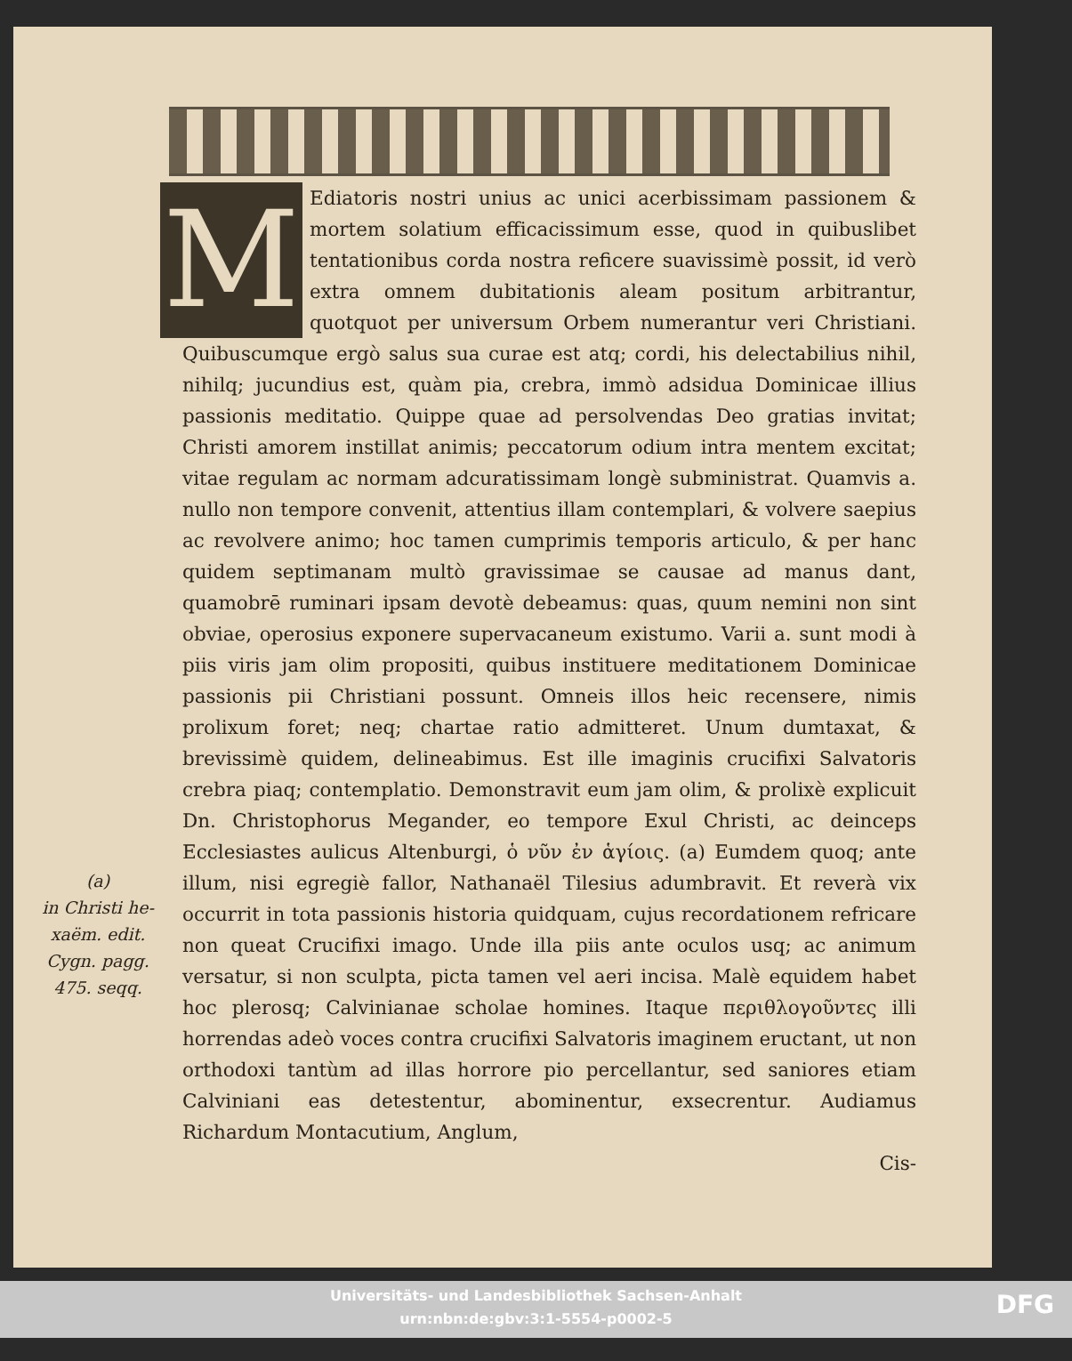(a)
in Christi he-
xaëm. edit.
Cygn. pagg.
475. seqq.
MEdiatoris nostri unius ac unici acerbissimam passionem & mortem solatium efficacissimum esse, quod in quibuslibet tentationibus corda nostra reficere suavissimè possit, id verò extra omnem dubitationis aleam positum arbitrantur, quotquot per universum Orbem numerantur veri Christiani. Quibuscumque ergò salus sua curae est atq; cordi, his delectabilius nihil, nihilq; jucundius est, quàm pia, crebra, immò adsidua Dominicae illius passionis meditatio. Quippe quae ad persolvendas Deo gratias invitat; Christi amorem instillat animis; peccatorum odium intra mentem excitat; vitae regulam ac normam adcuratissimam longè subministrat. Quamvis a. nullo non tempore convenit, attentius illam contemplari, & volvere saepius ac revolvere animo; hoc tamen cumprimis temporis articulo, & per hanc quidem septimanam multò gravissimae se causae ad manus dant, quamobrē ruminari ipsam devotè debeamus: quas, quum nemini non sint obviae, operosius exponere supervacaneum existumo. Varii a. sunt modi à piis viris jam olim propositi, quibus instituere meditationem Dominicae passionis pii Christiani possunt. Omneis illos heic recensere, nimis prolixum foret; neq; chartae ratio admitteret. Unum dumtaxat, & brevissimè quidem, delineabimus. Est ille imaginis crucifixi Salvatoris crebra piaq; contemplatio. Demonstravit eum jam olim, & prolixè explicuit Dn. Christophorus Megander, eo tempore Exul Christi, ac deinceps Ecclesiastes aulicus Altenburgi, ὁ νῦν ἐν ἁγίοις. (a) Eumdem quoq; ante illum, nisi egregiè fallor, Nathanaël Tilesius adumbravit. Et reverà vix occurrit in tota passionis historia quidquam, cujus recordationem refricare non queat Crucifixi imago. Unde illa piis ante oculos usq; ac animum versatur, si non sculpta, picta tamen vel aeri incisa. Malè equidem habet hoc plerosq; Calvinianae scholae homines. Itaque περιθλογοῦντες illi horrendas adeò voces contra crucifixi Salvatoris imaginem eructant, ut non orthodoxi tantùm ad illas horrore pio percellantur, sed saniores etiam Calviniani eas detestentur, abominentur, exsecrentur. Audiamus Richardum Montacutium, Anglum,
Cis-
Universitäts- und Landesbibliothek Sachsen-Anhalt
urn:nbn:de:gbv:3:1-5554-p0002-5
DFG